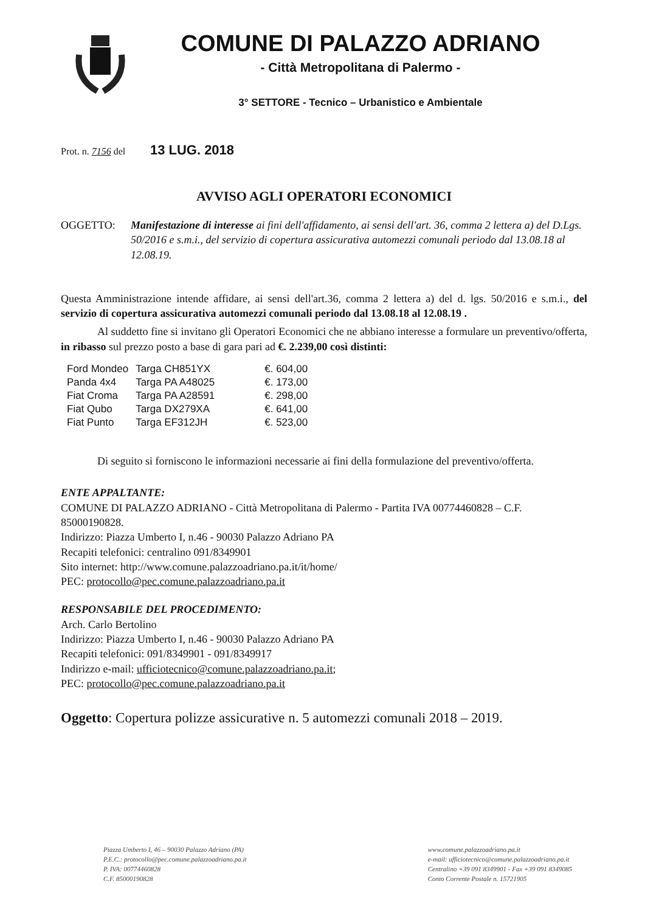COMUNE DI PALAZZO ADRIANO
- Città Metropolitana di Palermo -
3° SETTORE - Tecnico – Urbanistico e Ambientale
Prot. n. 7156 del 13 LUG. 2018
AVVISO AGLI OPERATORI ECONOMICI
OGGETTO: Manifestazione di interesse ai fini dell'affidamento, ai sensi dell'art. 36, comma 2 lettera a) del D.Lgs. 50/2016 e s.m.i., del servizio di copertura assicurativa automezzi comunali periodo dal 13.08.18 al 12.08.19.
Questa Amministrazione intende affidare, ai sensi dell'art.36, comma 2 lettera a) del d. lgs. 50/2016 e s.m.i., del servizio di copertura assicurativa automezzi comunali periodo dal 13.08.18 al 12.08.19 .
Al suddetto fine si invitano gli Operatori Economici che ne abbiano interesse a formulare un preventivo/offerta, in ribasso sul prezzo posto a base di gara pari ad €. 2.239,00 così distinti:
| Ford Mondeo | Targa CH851YX | €. 604,00 |
| Panda 4x4 | Targa PA A48025 | €. 173,00 |
| Fiat Croma | Targa PA A28591 | €. 298,00 |
| Fiat Qubo | Targa DX279XA | €. 641,00 |
| Fiat Punto | Targa EF312JH | €. 523,00 |
Di seguito si forniscono le informazioni necessarie ai fini della formulazione del preventivo/offerta.
ENTE APPALTANTE:
COMUNE DI PALAZZO ADRIANO - Città Metropolitana di Palermo - Partita IVA 00774460828 – C.F. 85000190828.
Indirizzo: Piazza Umberto I, n.46 - 90030 Palazzo Adriano PA
Recapiti telefonici: centralino 091/8349901
Sito internet: http://www.comune.palazzoadriano.pa.it/it/home/
PEC: protocollo@pec.comune.palazzoadriano.pa.it
RESPONSABILE DEL PROCEDIMENTO:
Arch. Carlo Bertolino
Indirizzo: Piazza Umberto I, n.46 - 90030 Palazzo Adriano PA
Recapiti telefonici: 091/8349901 - 091/8349917
Indirizzo e-mail: ufficiotecnico@comune.palazzoadriano.pa.it;
PEC: protocollo@pec.comune.palazzoadriano.pa.it
Oggetto: Copertura polizze assicurative n. 5 automezzi comunali 2018 – 2019.
Piazza Umberto I, 46 – 90030 Palazzo Adriano (PA)
P.E.C.: protocollo@pec.comune.palazzoadriano.pa.it
P. IVA: 00774460828
C.F. 85000190828
www.comune.palazzoadriano.pa.it
e-mail: ufficiotecnico@comune.palazzoadriano.pa.it
Centralino +39 091 8349901 - Fax +39 091 8349085
Conto Corrente Postale n. 15721905